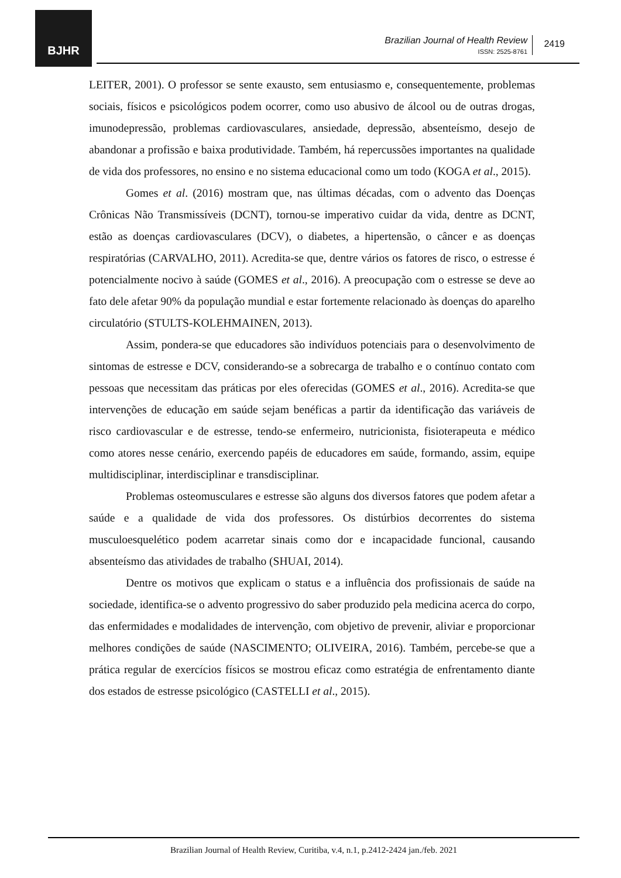BJHR
Brazilian Journal of Health Review
ISSN: 2525-8761
2419
LEITER, 2001). O professor se sente exausto, sem entusiasmo e, consequentemente, problemas sociais, físicos e psicológicos podem ocorrer, como uso abusivo de álcool ou de outras drogas, imunodepressão, problemas cardiovasculares, ansiedade, depressão, absenteísmo, desejo de abandonar a profissão e baixa produtividade. Também, há repercussões importantes na qualidade de vida dos professores, no ensino e no sistema educacional como um todo (KOGA et al., 2015).
Gomes et al. (2016) mostram que, nas últimas décadas, com o advento das Doenças Crônicas Não Transmissíveis (DCNT), tornou-se imperativo cuidar da vida, dentre as DCNT, estão as doenças cardiovasculares (DCV), o diabetes, a hipertensão, o câncer e as doenças respiratórias (CARVALHO, 2011). Acredita-se que, dentre vários os fatores de risco, o estresse é potencialmente nocivo à saúde (GOMES et al., 2016). A preocupação com o estresse se deve ao fato dele afetar 90% da população mundial e estar fortemente relacionado às doenças do aparelho circulatório (STULTS-KOLEHMAINEN, 2013).
Assim, pondera-se que educadores são indivíduos potenciais para o desenvolvimento de sintomas de estresse e DCV, considerando-se a sobrecarga de trabalho e o contínuo contato com pessoas que necessitam das práticas por eles oferecidas (GOMES et al., 2016). Acredita-se que intervenções de educação em saúde sejam benéficas a partir da identificação das variáveis de risco cardiovascular e de estresse, tendo-se enfermeiro, nutricionista, fisioterapeuta e médico como atores nesse cenário, exercendo papéis de educadores em saúde, formando, assim, equipe multidisciplinar, interdisciplinar e transdisciplinar.
Problemas osteomusculares e estresse são alguns dos diversos fatores que podem afetar a saúde e a qualidade de vida dos professores. Os distúrbios decorrentes do sistema musculoesquelético podem acarretar sinais como dor e incapacidade funcional, causando absenteísmo das atividades de trabalho (SHUAI, 2014).
Dentre os motivos que explicam o status e a influência dos profissionais de saúde na sociedade, identifica-se o advento progressivo do saber produzido pela medicina acerca do corpo, das enfermidades e modalidades de intervenção, com objetivo de prevenir, aliviar e proporcionar melhores condições de saúde (NASCIMENTO; OLIVEIRA, 2016). Também, percebe-se que a prática regular de exercícios físicos se mostrou eficaz como estratégia de enfrentamento diante dos estados de estresse psicológico (CASTELLI et al., 2015).
Brazilian Journal of Health Review, Curitiba, v.4, n.1, p.2412-2424 jan./feb. 2021